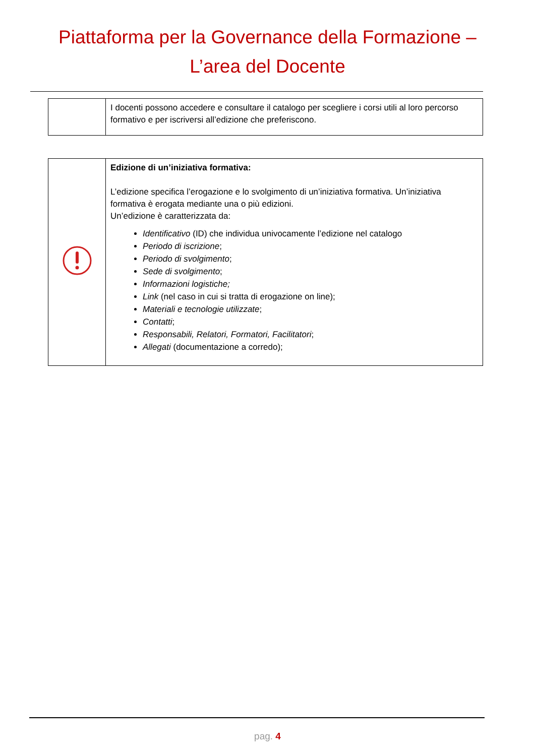Piattaforma per la Governance della Formazione –
L’area del Docente
| | I docenti possono accedere e consultare il catalogo per scegliere i corsi utili al loro percorso formativo e per iscriversi all’edizione che preferiscono. |
| | Edizione di un’iniziativa formativa: L’edizione specifica l’erogazione e lo svolgimento di un’iniziativa formativa. Un’iniziativa formativa è erogata mediante una o più edizioni. Un’edizione è caratterizzata da: Identificativo (ID) che individua univocamente l’edizione nel catalogo Periodo di iscrizione ; Periodo di svolgimento ; Sede di svolgimento ; Informazioni logistiche; Link (nel caso in cui si tratta di erogazione on line); Materiali e tecnologie utilizzate ; Contatti ; Responsabili, Relatori, Formatori, Facilitatori ; Allegati (documentazione a corredo); |
pag. 4